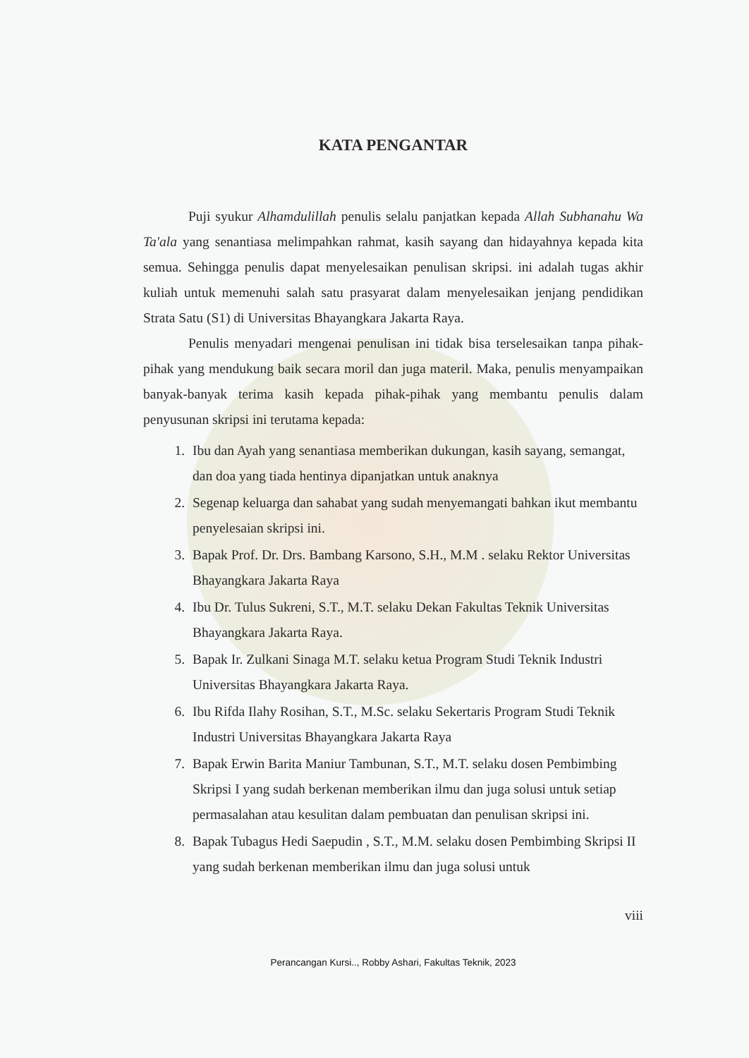KATA PENGANTAR
Puji syukur Alhamdulillah penulis selalu panjatkan kepada Allah Subhanahu Wa Ta'ala yang senantiasa melimpahkan rahmat, kasih sayang dan hidayahnya kepada kita semua. Sehingga penulis dapat menyelesaikan penulisan skripsi. ini adalah tugas akhir kuliah untuk memenuhi salah satu prasyarat dalam menyelesaikan jenjang pendidikan Strata Satu (S1) di Universitas Bhayangkara Jakarta Raya.
Penulis menyadari mengenai penulisan ini tidak bisa terselesaikan tanpa pihak-pihak yang mendukung baik secara moril dan juga materil. Maka, penulis menyampaikan banyak-banyak terima kasih kepada pihak-pihak yang membantu penulis dalam penyusunan skripsi ini terutama kepada:
1. Ibu dan Ayah yang senantiasa memberikan dukungan, kasih sayang, semangat, dan doa yang tiada hentinya dipanjatkan untuk anaknya
2. Segenap keluarga dan sahabat yang sudah menyemangati bahkan ikut membantu penyelesaian skripsi ini.
3. Bapak Prof. Dr. Drs. Bambang Karsono, S.H., M.M . selaku Rektor Universitas Bhayangkara Jakarta Raya
4. Ibu Dr. Tulus Sukreni, S.T., M.T. selaku Dekan Fakultas Teknik Universitas Bhayangkara Jakarta Raya.
5. Bapak Ir. Zulkani Sinaga M.T. selaku ketua Program Studi Teknik Industri Universitas Bhayangkara Jakarta Raya.
6. Ibu Rifda Ilahy Rosihan, S.T., M.Sc. selaku Sekertaris Program Studi Teknik Industri Universitas Bhayangkara Jakarta Raya
7. Bapak Erwin Barita Maniur Tambunan, S.T., M.T. selaku dosen Pembimbing Skripsi I yang sudah berkenan memberikan ilmu dan juga solusi untuk setiap permasalahan atau kesulitan dalam pembuatan dan penulisan skripsi ini.
8. Bapak Tubagus Hedi Saepudin , S.T., M.M. selaku dosen Pembimbing Skripsi II yang sudah berkenan memberikan ilmu dan juga solusi untuk
viii
Perancangan Kursi.., Robby Ashari, Fakultas Teknik, 2023